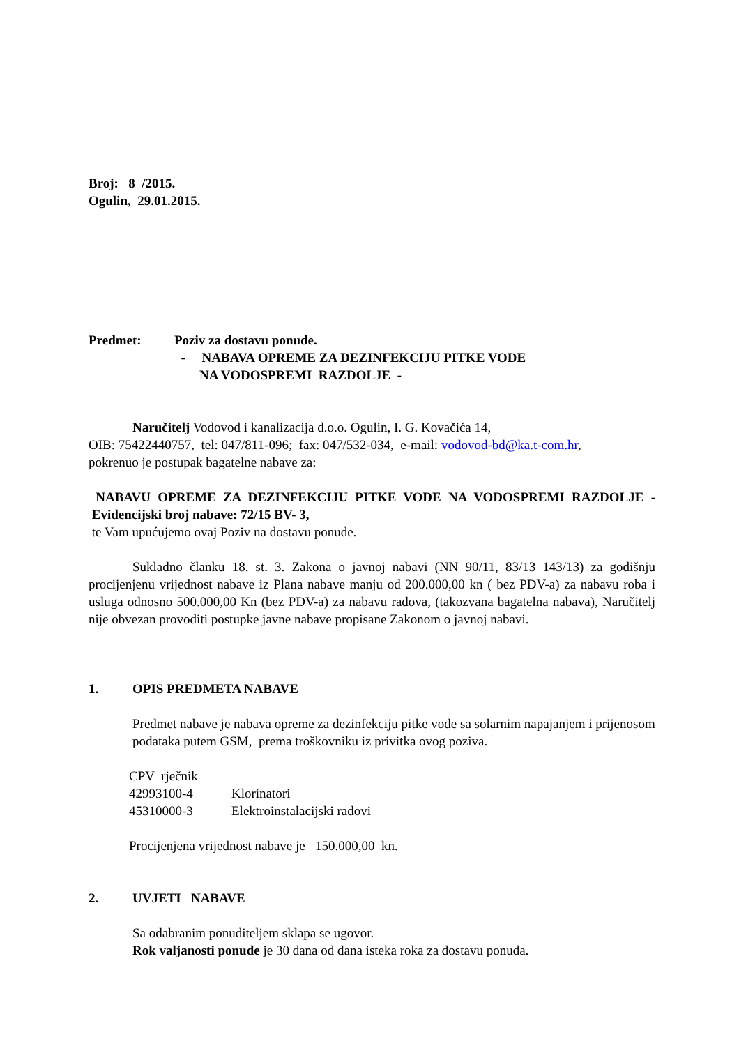Broj: 8 /2015.
Ogulin, 29.01.2015.
Predmet: Poziv za dostavu ponude.
- NABAVA OPREME ZA DEZINFEKCIJU PITKE VODE
NA VODOSPREMI RAZDOLJE -
Naručitelj Vodovod i kanalizacija d.o.o. Ogulin, I. G. Kovačića 14,
OIB: 75422440757, tel: 047/811-096; fax: 047/532-034, e-mail: vodovod-bd@ka.t-com.hr,
pokrenuo je postupak bagatelne nabave za:
NABAVU OPREME ZA DEZINFEKCIJU PITKE VODE NA VODOSPREMI RAZDOLJE - Evidencijski broj nabave: 72/15 BV- 3,
te Vam upućujemo ovaj Poziv na dostavu ponude.
Sukladno članku 18. st. 3. Zakona o javnoj nabavi (NN 90/11, 83/13 143/13) za godišnju procijenjenu vrijednost nabave iz Plana nabave manju od 200.000,00 kn ( bez PDV-a) za nabavu roba i usluga odnosno 500.000,00 Kn (bez PDV-a) za nabavu radova, (takozvana bagatelna nabava), Naručitelj nije obvezan provoditi postupke javne nabave propisane Zakonom o javnoj nabavi.
1. OPIS PREDMETA NABAVE
Predmet nabave je nabava opreme za dezinfekciju pitke vode sa solarnim napajanjem i prijenosom podataka putem GSM, prema troškovniku iz privitka ovog poziva.
CPV rječnik
42993100-4 Klorinatori
45310000-3 Elektroinstalacijski radovi
Procijenjena vrijednost nabave je 150.000,00 kn.
2. UVJETI NABAVE
Sa odabranim ponuditeljem sklapa se ugovor.
Rok valjanosti ponude je 30 dana od dana isteka roka za dostavu ponuda.